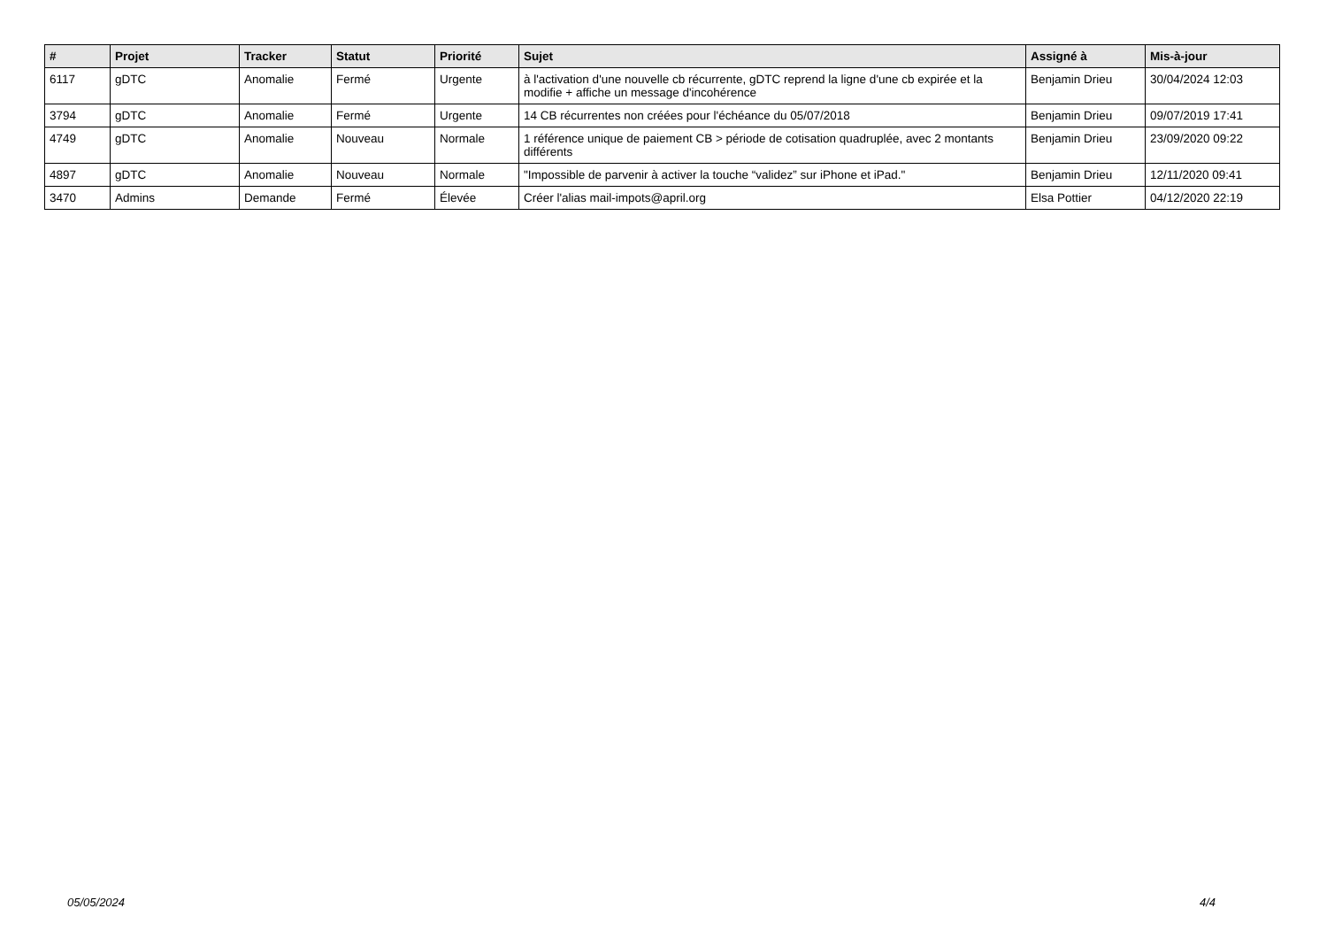| # | Projet | Tracker | Statut | Priorité | Sujet | Assigné à | Mis-à-jour |
| --- | --- | --- | --- | --- | --- | --- | --- |
| 6117 | gDTC | Anomalie | Fermé | Urgente | à l'activation d'une nouvelle cb récurrente, gDTC reprend la ligne d'une cb expirée et la modifie + affiche un message d'incohérence | Benjamin Drieu | 30/04/2024 12:03 |
| 3794 | gDTC | Anomalie | Fermé | Urgente | 14 CB récurrentes non créées pour l'échéance du 05/07/2018 | Benjamin Drieu | 09/07/2019 17:41 |
| 4749 | gDTC | Anomalie | Nouveau | Normale | 1 référence unique de paiement CB > période de cotisation quadruplée, avec 2 montants différents | Benjamin Drieu | 23/09/2020 09:22 |
| 4897 | gDTC | Anomalie | Nouveau | Normale | "Impossible de parvenir à activer la touche “validez” sur iPhone et iPad." | Benjamin Drieu | 12/11/2020 09:41 |
| 3470 | Admins | Demande | Fermé | Élevée | Créer l'alias mail-impots@april.org | Elsa Pottier | 04/12/2020 22:19 |
05/05/2024 4/4